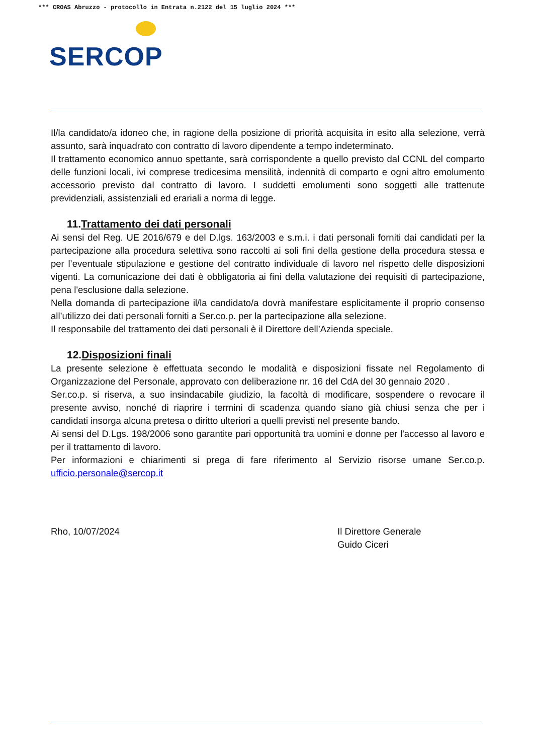*** CROAS Abruzzo - protocollo in Entrata n.2122 del 15 luglio 2024 ***
SERCOP
Il/la candidato/a idoneo che, in ragione della posizione di priorità acquisita in esito alla selezione, verrà assunto, sarà inquadrato con contratto di lavoro dipendente a tempo indeterminato.
Il trattamento economico annuo spettante, sarà corrispondente a quello previsto dal CCNL del comparto delle funzioni locali, ivi comprese tredicesima mensilità, indennità di comparto e ogni altro emolumento accessorio previsto dal contratto di lavoro. I suddetti emolumenti sono soggetti alle trattenute previdenziali, assistenziali ed erariali a norma di legge.
11.Trattamento dei dati personali
Ai sensi del Reg. UE 2016/679 e del D.lgs. 163/2003 e s.m.i. i dati personali forniti dai candidati per la partecipazione alla procedura selettiva sono raccolti ai soli fini della gestione della procedura stessa e per l’eventuale stipulazione e gestione del contratto individuale di lavoro nel rispetto delle disposizioni vigenti. La comunicazione dei dati è obbligatoria ai fini della valutazione dei requisiti di partecipazione, pena l'esclusione dalla selezione.
Nella domanda di partecipazione il/la candidato/a dovrà manifestare esplicitamente il proprio consenso all’utilizzo dei dati personali forniti a Ser.co.p. per la partecipazione alla selezione.
Il responsabile del trattamento dei dati personali è il Direttore dell’Azienda speciale.
12.Disposizioni finali
La presente selezione è effettuata secondo le modalità e disposizioni fissate nel Regolamento di Organizzazione del Personale, approvato con deliberazione nr. 16 del CdA del 30 gennaio 2020 .
Ser.co.p. si riserva, a suo insindacabile giudizio, la facoltà di modificare, sospendere o revocare il presente avviso, nonché di riaprire i termini di scadenza quando siano già chiusi senza che per i candidati insorga alcuna pretesa o diritto ulteriori a quelli previsti nel presente bando.
Ai sensi del D.Lgs. 198/2006 sono garantite pari opportunità tra uomini e donne per l'accesso al lavoro e per il trattamento di lavoro.
Per informazioni e chiarimenti si prega di fare riferimento al Servizio risorse umane Ser.co.p. ufficio.personale@sercop.it
Rho, 10/07/2024 Il Direttore Generale
Guido Ciceri